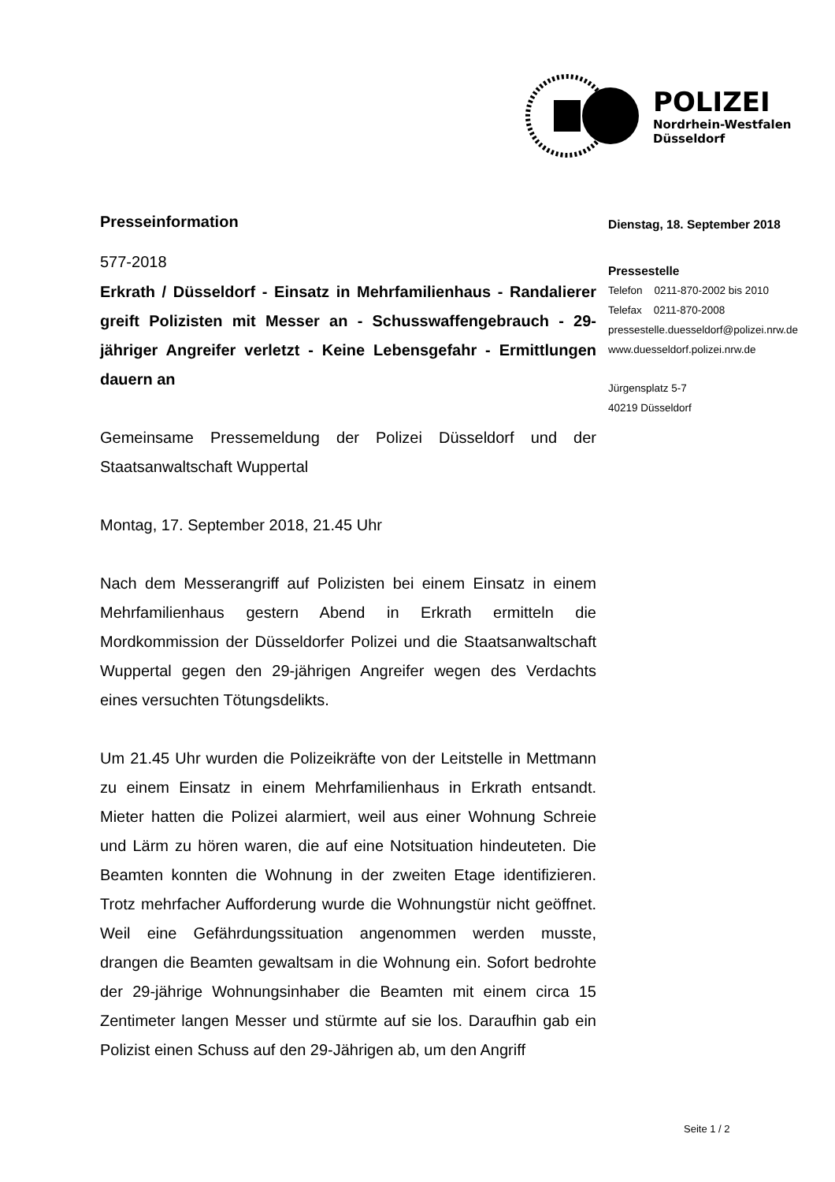POLIZEI
Nordrhein-Westfalen
Düsseldorf
Presseinformation
577-2018
Erkrath / Düsseldorf - Einsatz in Mehrfamilienhaus - Randalierer greift Polizisten mit Messer an - Schusswaffengebrauch - 29-jähriger Angreifer verletzt - Keine Lebensgefahr - Ermittlungen dauern an
Gemeinsame Pressemeldung der Polizei Düsseldorf und der Staatsanwaltschaft Wuppertal
Montag, 17. September 2018, 21.45 Uhr
Nach dem Messerangriff auf Polizisten bei einem Einsatz in einem Mehrfamilienhaus gestern Abend in Erkrath ermitteln die Mordkommission der Düsseldorfer Polizei und die Staatsanwaltschaft Wuppertal gegen den 29-jährigen Angreifer wegen des Verdachts eines versuchten Tötungsdelikts.
Um 21.45 Uhr wurden die Polizeikräfte von der Leitstelle in Mettmann zu einem Einsatz in einem Mehrfamilienhaus in Erkrath entsandt. Mieter hatten die Polizei alarmiert, weil aus einer Wohnung Schreie und Lärm zu hören waren, die auf eine Notsituation hindeuteten. Die Beamten konnten die Wohnung in der zweiten Etage identifizieren. Trotz mehrfacher Aufforderung wurde die Wohnungstür nicht geöffnet. Weil eine Gefährdungssituation angenommen werden musste, drangen die Beamten gewaltsam in die Wohnung ein. Sofort bedrohte der 29-jährige Wohnungsinhaber die Beamten mit einem circa 15 Zentimeter langen Messer und stürmte auf sie los. Daraufhin gab ein Polizist einen Schuss auf den 29-Jährigen ab, um den Angriff
Dienstag, 18. September 2018
Pressestelle
Telefon 0211-870-2002 bis 2010
Telefax 0211-870-2008
pressestelle.duesseldorf@polizei.nrw.de
www.duesseldorf.polizei.nrw.de
Jürgensplatz 5-7
40219 Düsseldorf
Seite 1 / 2